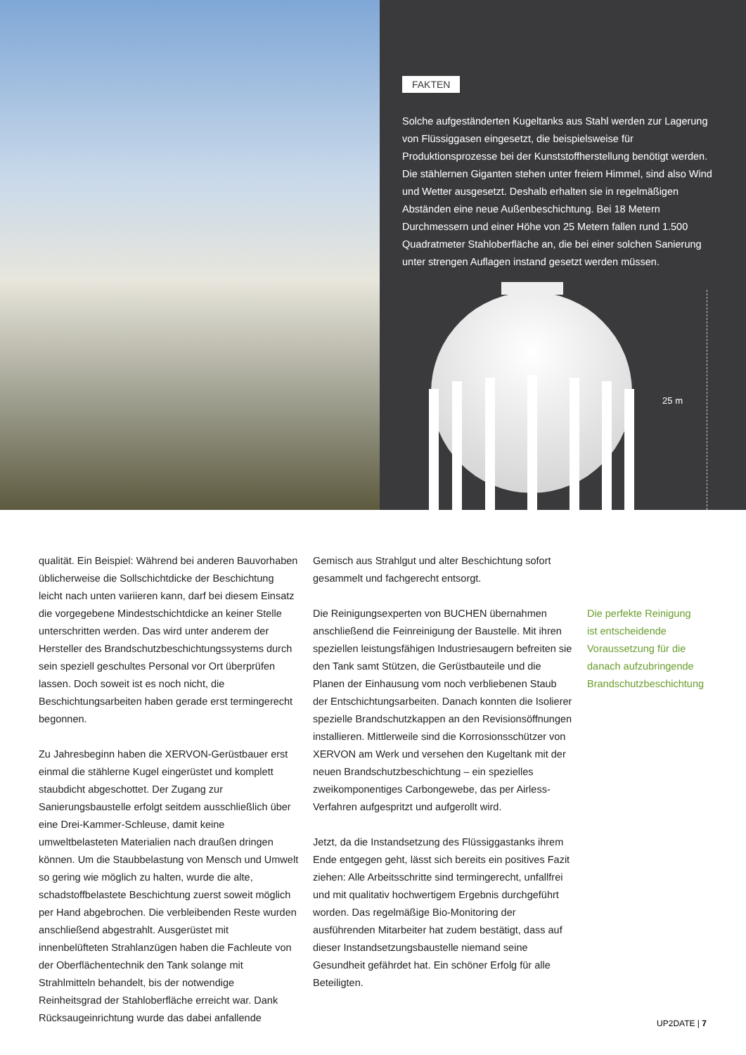FAKTEN
Solche aufgeständerten Kugeltanks aus Stahl werden zur Lagerung von Flüssiggasen eingesetzt, die beispielsweise für Produktionsprozesse bei der Kunststoffherstellung benötigt werden. Die stählernen Giganten stehen unter freiem Himmel, sind also Wind und Wetter ausgesetzt. Deshalb erhalten sie in regelmäßigen Abständen eine neue Außenbeschichtung. Bei 18 Metern Durchmessern und einer Höhe von 25 Metern fallen rund 1.500 Quadratmeter Stahloberfläche an, die bei einer solchen Sanierung unter strengen Auflagen instand gesetzt werden müssen.
25 m
qualität. Ein Beispiel: Während bei anderen Bauvorhaben üblicherweise die Sollschichtdicke der Beschichtung leicht nach unten variieren kann, darf bei diesem Einsatz die vorgegebene Mindestschichtdicke an keiner Stelle unterschritten werden. Das wird unter anderem der Hersteller des Brandschutzbeschichtungssystems durch sein speziell geschultes Personal vor Ort überprüfen lassen. Doch soweit ist es noch nicht, die Beschichtungsarbeiten haben gerade erst termingerecht begonnen.
Zu Jahresbeginn haben die XERVON-Gerüstbauer erst einmal die stählerne Kugel eingerüstet und komplett staubdicht abgeschottet. Der Zugang zur Sanierungsbaustelle erfolgt seitdem ausschließlich über eine Drei-Kammer-Schleuse, damit keine umweltbelasteten Materialien nach draußen dringen können. Um die Staubbelastung von Mensch und Umwelt so gering wie möglich zu halten, wurde die alte, schadstoffbelastete Beschichtung zuerst soweit möglich per Hand abgebrochen. Die verbleibenden Reste wurden anschließend abgestrahlt. Ausgerüstet mit innenbelüfteten Strahlanzügen haben die Fachleute von der Oberflächentechnik den Tank solange mit Strahlmitteln behandelt, bis der notwendige Reinheitsgrad der Stahloberfläche erreicht war. Dank Rücksaugeinrichtung wurde das dabei anfallende
Gemisch aus Strahlgut und alter Beschichtung sofort gesammelt und fachgerecht entsorgt.
Die Reinigungsexperten von BUCHEN übernahmen anschließend die Feinreinigung der Baustelle. Mit ihren speziellen leistungsfähigen Industriesaugern befreiten sie den Tank samt Stützen, die Gerüstbauteile und die Planen der Einhausung vom noch verbliebenen Staub der Entschichtungsarbeiten. Danach konnten die Isolierer spezielle Brandschutzkappen an den Revisionsöffnungen installieren. Mittlerweile sind die Korrosionsschützer von XERVON am Werk und versehen den Kugeltank mit der neuen Brandschutzbeschichtung – ein spezielles zweikomponentiges Carbongewebe, das per Airless-Verfahren aufgespritzt und aufgerollt wird.
Jetzt, da die Instandsetzung des Flüssiggastanks ihrem Ende entgegen geht, lässt sich bereits ein positives Fazit ziehen: Alle Arbeitsschritte sind termingerecht, unfallfrei und mit qualitativ hochwertigem Ergebnis durchgeführt worden. Das regelmäßige Bio-Monitoring der ausführenden Mitarbeiter hat zudem bestätigt, dass auf dieser Instandsetzungsbaustelle niemand seine Gesundheit gefährdet hat. Ein schöner Erfolg für alle Beteiligten.
Die perfekte Reinigung ist entscheidende Voraussetzung für die danach aufzubringende Brandschutzbeschichtung
UP2DATE | 7